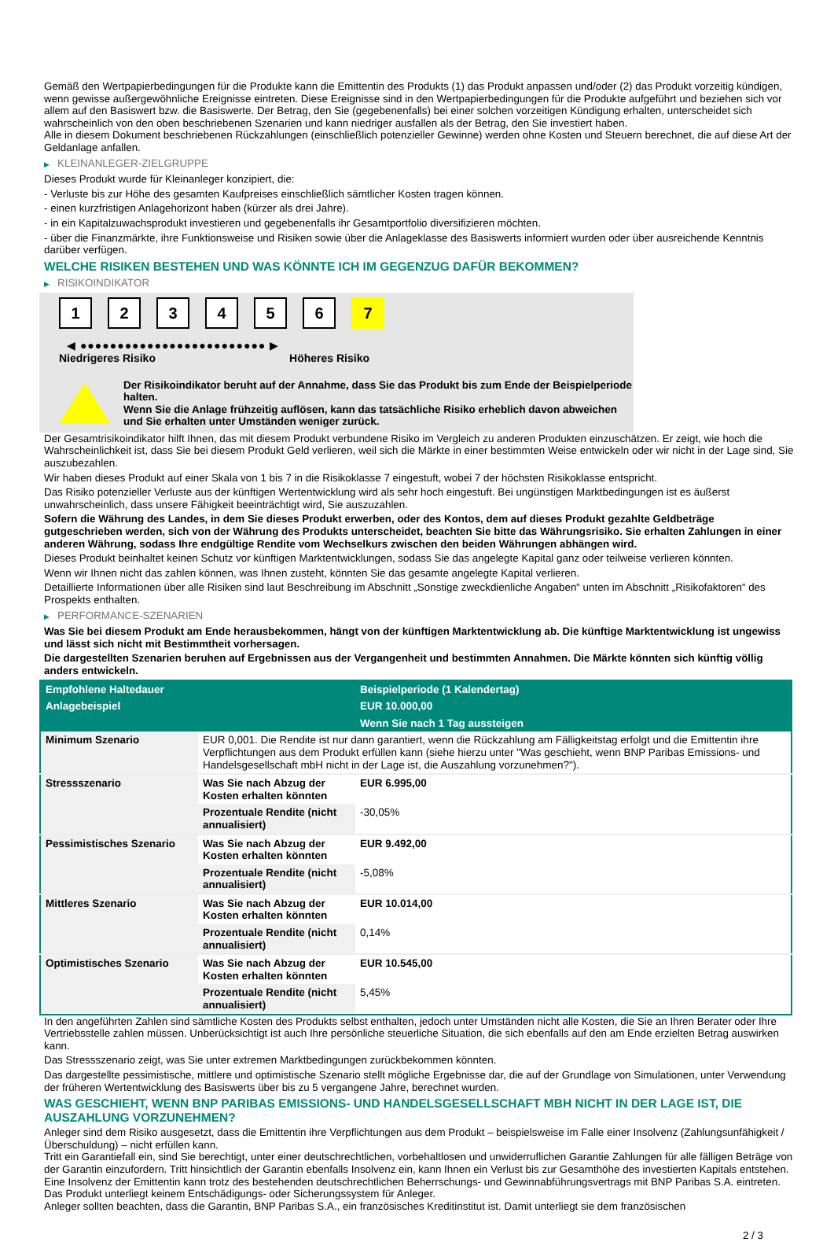Gemäß den Wertpapierbedingungen für die Produkte kann die Emittentin des Produkts (1) das Produkt anpassen und/oder (2) das Produkt vorzeitig kündigen, wenn gewisse außergewöhnliche Ereignisse eintreten. Diese Ereignisse sind in den Wertpapierbedingungen für die Produkte aufgeführt und beziehen sich vor allem auf den Basiswert bzw. die Basiswerte. Der Betrag, den Sie (gegebenenfalls) bei einer solchen vorzeitigen Kündigung erhalten, unterscheidet sich wahrscheinlich von den oben beschriebenen Szenarien und kann niedriger ausfallen als der Betrag, den Sie investiert haben.
Alle in diesem Dokument beschriebenen Rückzahlungen (einschließlich potenzieller Gewinne) werden ohne Kosten und Steuern berechnet, die auf diese Art der Geldanlage anfallen.
▶ KLEINANLEGER-ZIELGRUPPE
Dieses Produkt wurde für Kleinanleger konzipiert, die:
- Verluste bis zur Höhe des gesamten Kaufpreises einschließlich sämtlicher Kosten tragen können.
- einen kurzfristigen Anlagehorizont haben (kürzer als drei Jahre).
- in ein Kapitalzuwachsprodukt investieren und gegebenenfalls ihr Gesamtportfolio diversifizieren möchten.
- über die Finanzmärkte, ihre Funktionsweise und Risiken sowie über die Anlageklasse des Basiswerts informiert wurden oder über ausreichende Kenntnis darüber verfügen.
WELCHE RISIKEN BESTEHEN UND WAS KÖNNTE ICH IM GEGENZUG DAFÜR BEKOMMEN?
▶ RISIKOINDIKATOR
1 2 3 4 5 6 7
◀ ●●●●●●●●●●●●●●●●●●●●●●●●● ▶
Niedrigeres Risiko Höheres Risiko
Der Risikoindikator beruht auf der Annahme, dass Sie das Produkt bis zum Ende der Beispielperiode halten.
Wenn Sie die Anlage frühzeitig auflösen, kann das tatsächliche Risiko erheblich davon abweichen und Sie erhalten unter Umständen weniger zurück.
Der Gesamtrisikoindikator hilft Ihnen, das mit diesem Produkt verbundene Risiko im Vergleich zu anderen Produkten einzuschätzen. Er zeigt, wie hoch die Wahrscheinlichkeit ist, dass Sie bei diesem Produkt Geld verlieren, weil sich die Märkte in einer bestimmten Weise entwickeln oder wir nicht in der Lage sind, Sie auszubezahlen.
Wir haben dieses Produkt auf einer Skala von 1 bis 7 in die Risikoklasse 7 eingestuft, wobei 7 der höchsten Risikoklasse entspricht.
Das Risiko potenzieller Verluste aus der künftigen Wertentwicklung wird als sehr hoch eingestuft. Bei ungünstigen Marktbedingungen ist es äußerst unwahrscheinlich, dass unsere Fähigkeit beeinträchtigt wird, Sie auszuzahlen.
Sofern die Währung des Landes, in dem Sie dieses Produkt erwerben, oder des Kontos, dem auf dieses Produkt gezahlte Geldbeträge gutgeschrieben werden, sich von der Währung des Produkts unterscheidet, beachten Sie bitte das Währungsrisiko. Sie erhalten Zahlungen in einer anderen Währung, sodass Ihre endgültige Rendite vom Wechselkurs zwischen den beiden Währungen abhängen wird.
Dieses Produkt beinhaltet keinen Schutz vor künftigen Marktentwicklungen, sodass Sie das angelegte Kapital ganz oder teilweise verlieren könnten.
Wenn wir Ihnen nicht das zahlen können, was Ihnen zusteht, könnten Sie das gesamte angelegte Kapital verlieren.
Detaillierte Informationen über alle Risiken sind laut Beschreibung im Abschnitt „Sonstige zweckdienliche Angaben“ unten im Abschnitt „Risikofaktoren“ des Prospekts enthalten.
▶ PERFORMANCE-SZENARIEN
Was Sie bei diesem Produkt am Ende herausbekommen, hängt von der künftigen Marktentwicklung ab. Die künftige Marktentwicklung ist ungewiss und lässt sich nicht mit Bestimmtheit vorhersagen.
Die dargestellten Szenarien beruhen auf Ergebnissen aus der Vergangenheit und bestimmten Annahmen. Die Märkte könnten sich künftig völlig anders entwickeln.
| Empfohlene Haltedauer | | Beispielperiode (1 Kalendertag) |
| --- | --- | --- |
| Anlagebeispiel | | EUR 10.000,00 |
| | | Wenn Sie nach 1 Tag aussteigen |
| Minimum Szenario | EUR 0,001. Die Rendite ist nur dann garantiert, wenn die Rückzahlung am Fälligkeitstag erfolgt und die Emittentin ihre Verpflichtungen aus dem Produkt erfüllen kann (siehe hierzu unter "Was geschieht, wenn BNP Paribas Emissions- und Handelsgesellschaft mbH nicht in der Lage ist, die Auszahlung vorzunehmen?"). | |
| Stressszenario | Was Sie nach Abzug der Kosten erhalten könnten | EUR 6.995,00 |
| | Prozentuale Rendite (nicht annualisiert) | -30,05% |
| Pessimistisches Szenario | Was Sie nach Abzug der Kosten erhalten könnten | EUR 9.492,00 |
| | Prozentuale Rendite (nicht annualisiert) | -5,08% |
| Mittleres Szenario | Was Sie nach Abzug der Kosten erhalten könnten | EUR 10.014,00 |
| | Prozentuale Rendite (nicht annualisiert) | 0,14% |
| Optimistisches Szenario | Was Sie nach Abzug der Kosten erhalten könnten | EUR 10.545,00 |
| | Prozentuale Rendite (nicht annualisiert) | 5,45% |
In den angeführten Zahlen sind sämtliche Kosten des Produkts selbst enthalten, jedoch unter Umständen nicht alle Kosten, die Sie an Ihren Berater oder Ihre Vertriebsstelle zahlen müssen. Unberücksichtigt ist auch Ihre persönliche steuerliche Situation, die sich ebenfalls auf den am Ende erzielten Betrag auswirken kann.
Das Stressszenario zeigt, was Sie unter extremen Marktbedingungen zurückbekommen könnten.
Das dargestellte pessimistische, mittlere und optimistische Szenario stellt mögliche Ergebnisse dar, die auf der Grundlage von Simulationen, unter Verwendung der früheren Wertentwicklung des Basiswerts über bis zu 5 vergangene Jahre, berechnet wurden.
WAS GESCHIEHT, WENN BNP PARIBAS EMISSIONS- UND HANDELSGESELLSCHAFT MBH NICHT IN DER LAGE IST, DIE AUSZAHLUNG VORZUNEHMEN?
Anleger sind dem Risiko ausgesetzt, dass die Emittentin ihre Verpflichtungen aus dem Produkt – beispielsweise im Falle einer Insolvenz (Zahlungsunfähigkeit / Überschuldung) – nicht erfüllen kann.
Tritt ein Garantiefall ein, sind Sie berechtigt, unter einer deutschrechtlichen, vorbehaltlosen und unwiderruflichen Garantie Zahlungen für alle fälligen Beträge von der Garantin einzufordern. Tritt hinsichtlich der Garantin ebenfalls Insolvenz ein, kann Ihnen ein Verlust bis zur Gesamthöhe des investierten Kapitals entstehen. Eine Insolvenz der Emittentin kann trotz des bestehenden deutschrechtlichen Beherrschungs- und Gewinnabführungsvertrags mit BNP Paribas S.A. eintreten.
Das Produkt unterliegt keinem Entschädigungs- oder Sicherungssystem für Anleger.
Anleger sollten beachten, dass die Garantin, BNP Paribas S.A., ein französisches Kreditinstitut ist. Damit unterliegt sie dem französischen
2 / 3